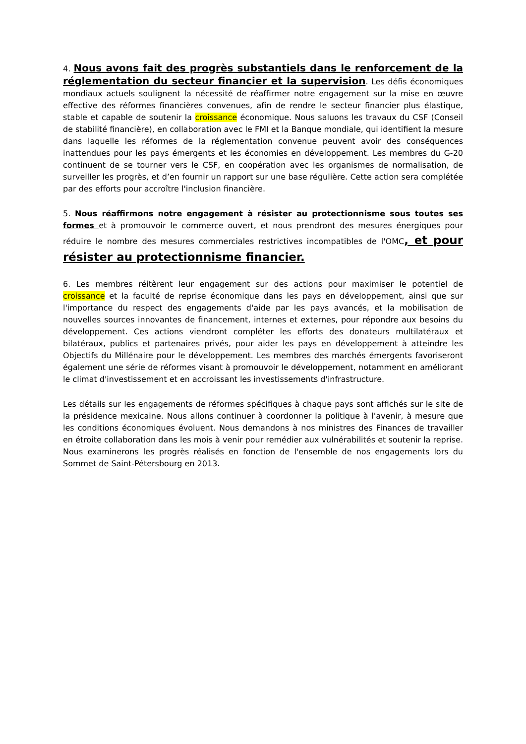4. Nous avons fait des progrès substantiels dans le renforcement de la réglementation du secteur financier et la supervision. Les défis économiques mondiaux actuels soulignent la nécessité de réaffirmer notre engagement sur la mise en œuvre effective des réformes financières convenues, afin de rendre le secteur financier plus élastique, stable et capable de soutenir la croissance économique. Nous saluons les travaux du CSF (Conseil de stabilité financière), en collaboration avec le FMI et la Banque mondiale, qui identifient la mesure dans laquelle les réformes de la réglementation convenue peuvent avoir des conséquences inattendues pour les pays émergents et les économies en développement. Les membres du G-20 continuent de se tourner vers le CSF, en coopération avec les organismes de normalisation, de surveiller les progrès, et d’en fournir un rapport sur une base régulière. Cette action sera complétée par des efforts pour accroître l'inclusion financière.
5. Nous réaffirmons notre engagement à résister au protectionnisme sous toutes ses formes et à promouvoir le commerce ouvert, et nous prendront des mesures énergiques pour réduire le nombre des mesures commerciales restrictives incompatibles de l'OMC, et pour résister au protectionnisme financier.
6. Les membres réitèrent leur engagement sur des actions pour maximiser le potentiel de croissance et la faculté de reprise économique dans les pays en développement, ainsi que sur l'importance du respect des engagements d'aide par les pays avancés, et la mobilisation de nouvelles sources innovantes de financement, internes et externes, pour répondre aux besoins du développement. Ces actions viendront compléter les efforts des donateurs multilatéraux et bilatéraux, publics et partenaires privés, pour aider les pays en développement à atteindre les Objectifs du Millénaire pour le développement. Les membres des marchés émergents favoriseront également une série de réformes visant à promouvoir le développement, notamment en améliorant le climat d'investissement et en accroissant les investissements d'infrastructure.
Les détails sur les engagements de réformes spécifiques à chaque pays sont affichés sur le site de la présidence mexicaine. Nous allons continuer à coordonner la politique à l'avenir, à mesure que les conditions économiques évoluent. Nous demandons à nos ministres des Finances de travailler en étroite collaboration dans les mois à venir pour remédier aux vulnérabilités et soutenir la reprise. Nous examinerons les progrès réalisés en fonction de l'ensemble de nos engagements lors du Sommet de Saint-Pétersbourg en 2013.